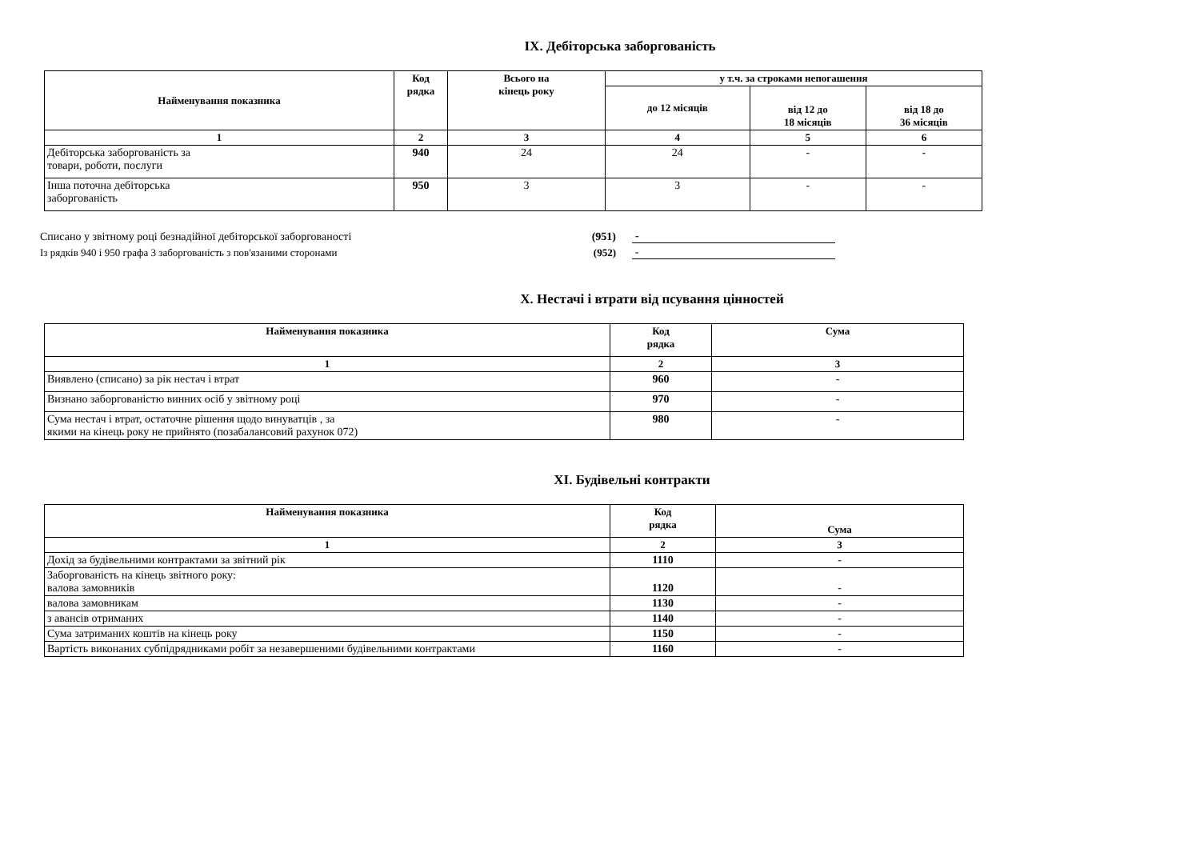IX. Дебіторська заборгованість
| Найменування показника | Код рядка | Всього на кінець року | у т.ч. за строками непогашення | | |
| --- | --- | --- | --- | --- | --- |
| | | | до 12 місяців | від 12 до 18 місяців | від 18 до 36 місяців |
| 1 | 2 | 3 | 4 | 5 | 6 |
| Дебіторська заборгованість за товари, роботи, послуги | 940 | 24 | 24 | - | - |
| Інша поточна дебіторська заборгованість | 950 | 3 | 3 | - | - |
Списано у звітному році безнадійної дебіторської заборгованості (951) -
Із рядків 940 і 950 графа 3 заборгованість з пов'язаними сторонами (952) -
X. Нестачі і втрати від псування цінностей
| Найменування показника | Код рядка | Сума |
| --- | --- | --- |
| 1 | 2 | 3 |
| Виявлено (списано) за рік нестач і втрат | 960 | - |
| Визнано заборгованістю винних осіб у звітному році | 970 | - |
| Сума нестач і втрат, остаточне рішення щодо винуватців , за якими на кінець року не прийнято (позабалансовий рахунок 072) | 980 | - |
XI. Будівельні контракти
| Найменування показника | Код рядка | Сума |
| --- | --- | --- |
| 1 | 2 | 3 |
| Дохід за будівельними контрактами за звітний рік | 1110 | - |
| Заборгованість на кінець звітного року: валова замовників | 1120 | - |
| валова замовникам | 1130 | - |
| з авансів отриманих | 1140 | - |
| Сума затриманих коштів на кінець року | 1150 | - |
| Вартість виконаних субпідрядниками робіт за незавершеними будівельними контрактами | 1160 | - |